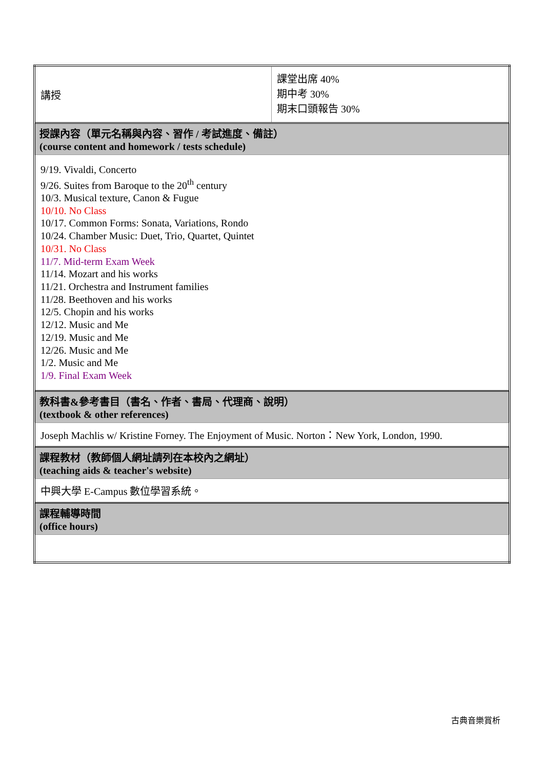| 講授 | 課堂出席 40% 期中考 30% 期末口頭報告 30% |
| 授課內容（單元名稱與內容、習作 / 考試進度、備註） (course content and homework / tests schedule) | |
| 9/19. Vivaldi, Concerto 9/26. Suites from Baroque to the 20<sup>th</sup> century 10/3. Musical texture, Canon & Fugue 10/10. No Class 10/17. Common Forms: Sonata, Variations, Rondo 10/24. Chamber Music: Duet, Trio, Quartet, Quintet 10/31. No Class 11/7. Mid-term Exam Week 11/14. Mozart and his works 11/21. Orchestra and Instrument families 11/28. Beethoven and his works 12/5. Chopin and his works 12/12. Music and Me 12/19. Music and Me 12/26. Music and Me 1/2. Music and Me 1/9. Final Exam Week | |
| 教科書&參考書目（書名、作者、書局、代理商、說明） (textbook & other references) | |
| Joseph Machlis w/ Kristine Forney. The Enjoyment of Music. Norton：New York, London, 1990. | |
| 課程教材（教師個人網址請列在本校內之網址） (teaching aids & teacher's website) | |
| 中興大學 E-Campus 數位學習系統。 | |
| 課程輔導時間 (office hours) | |
古典音樂賞析